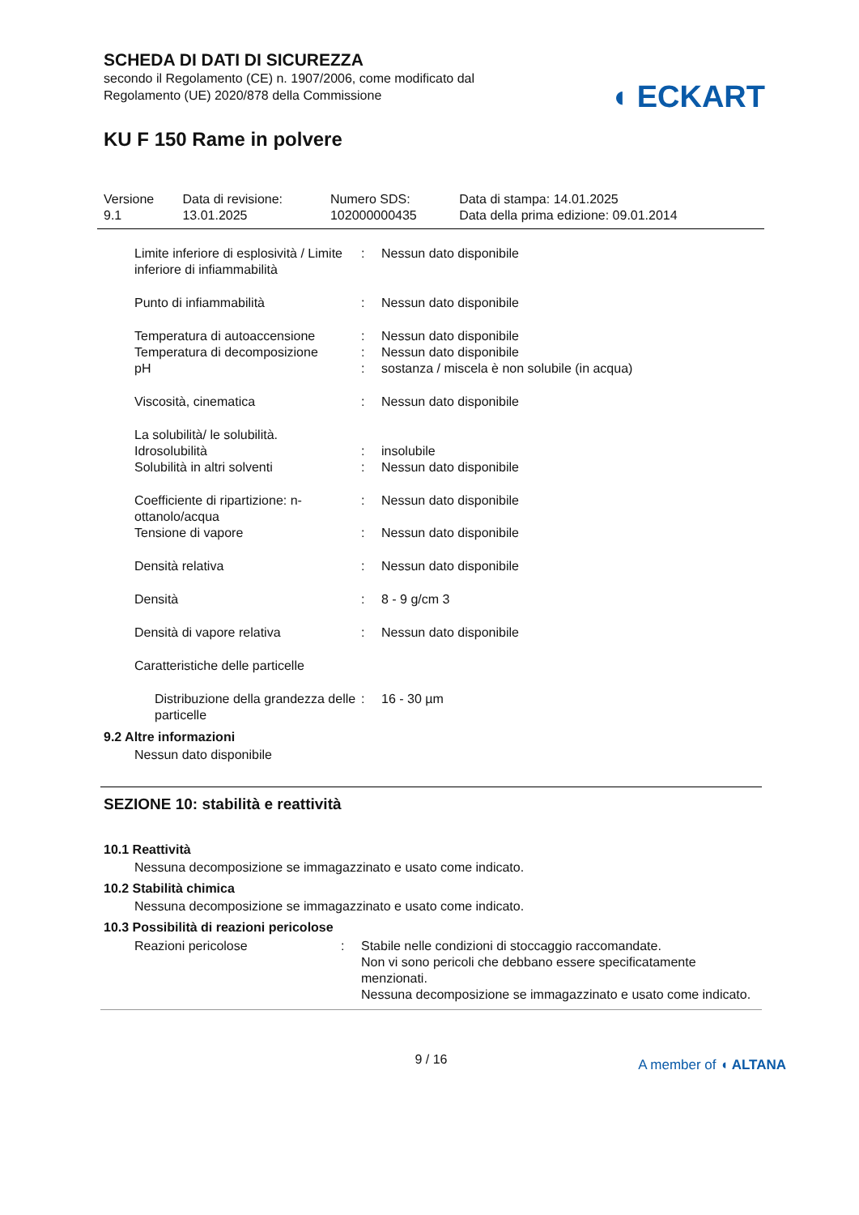SCHEDA DI DATI DI SICUREZZA
secondo il Regolamento (CE) n. 1907/2006, come modificato dal
Regolamento (UE) 2020/878 della Commissione
◖ ECKART
KU F 150 Rame in polvere
| Versione 9.1 | Data di revisione: 13.01.2025 | Numero SDS: 102000000435 | Data di stampa: 14.01.2025 Data della prima edizione: 09.01.2014 |
| Limite inferiore di esplosività / Limite inferiore di infiammabilità | : | Nessun dato disponibile |
| Punto di infiammabilità | : | Nessun dato disponibile |
| Temperatura di autoaccensione | : | Nessun dato disponibile |
| Temperatura di decomposizione | : | Nessun dato disponibile |
| pH | : | sostanza / miscela è non solubile (in acqua) |
| Viscosità, cinematica | : | Nessun dato disponibile |
| La solubilità/ le solubilità. | | |
| Idrosolubilità | : | insolubile |
| Solubilità in altri solventi | : | Nessun dato disponibile |
| Coefficiente di ripartizione: n-ottanolo/acqua | : | Nessun dato disponibile |
| Tensione di vapore | : | Nessun dato disponibile |
| Densità relativa | : | Nessun dato disponibile |
| Densità | : | 8 - 9 g/cm 3 |
| Densità di vapore relativa | : | Nessun dato disponibile |
| Caratteristiche delle particelle | | |
| Distribuzione della grandezza delle particelle | : | 16 - 30 µm |
9.2 Altre informazioni
Nessun dato disponibile
SEZIONE 10: stabilità e reattività
10.1 Reattività
Nessuna decomposizione se immagazzinato e usato come indicato.
10.2 Stabilità chimica
Nessuna decomposizione se immagazzinato e usato come indicato.
10.3 Possibilità di reazioni pericolose
| Reazioni pericolose | : | Stabile nelle condizioni di stoccaggio raccomandate. Non vi sono pericoli che debbano essere specificatamente menzionati. Nessuna decomposizione se immagazzinato e usato come indicato. |
9 / 16 A member of ◖ ALTANA